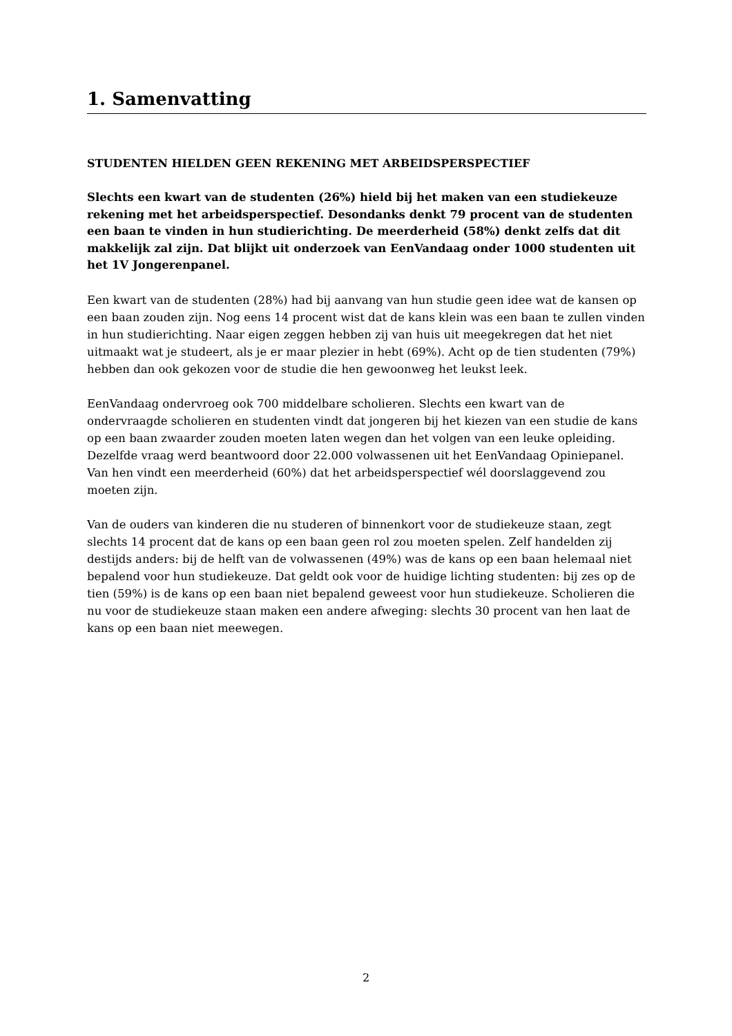1. Samenvatting
STUDENTEN HIELDEN GEEN REKENING MET ARBEIDSPERSPECTIEF
Slechts een kwart van de studenten (26%) hield bij het maken van een studiekeuze rekening met het arbeidsperspectief. Desondanks denkt 79 procent van de studenten een baan te vinden in hun studierichting. De meerderheid (58%) denkt zelfs dat dit makkelijk zal zijn. Dat blijkt uit onderzoek van EenVandaag onder 1000 studenten uit het 1V Jongerenpanel.
Een kwart van de studenten (28%) had bij aanvang van hun studie geen idee wat de kansen op een baan zouden zijn. Nog eens 14 procent wist dat de kans klein was een baan te zullen vinden in hun studierichting. Naar eigen zeggen hebben zij van huis uit meegekregen dat het niet uitmaakt wat je studeert, als je er maar plezier in hebt (69%). Acht op de tien studenten (79%) hebben dan ook gekozen voor de studie die hen gewoonweg het leukst leek.
EenVandaag ondervroeg ook 700 middelbare scholieren. Slechts een kwart van de ondervraagde scholieren en studenten vindt dat jongeren bij het kiezen van een studie de kans op een baan zwaarder zouden moeten laten wegen dan het volgen van een leuke opleiding. Dezelfde vraag werd beantwoord door 22.000 volwassenen uit het EenVandaag Opiniepanel. Van hen vindt een meerderheid (60%) dat het arbeidsperspectief wél doorslaggevend zou moeten zijn.
Van de ouders van kinderen die nu studeren of binnenkort voor de studiekeuze staan, zegt slechts 14 procent dat de kans op een baan geen rol zou moeten spelen. Zelf handelden zij destijds anders: bij de helft van de volwassenen (49%) was de kans op een baan helemaal niet bepalend voor hun studiekeuze. Dat geldt ook voor de huidige lichting studenten: bij zes op de tien (59%) is de kans op een baan niet bepalend geweest voor hun studiekeuze. Scholieren die nu voor de studiekeuze staan maken een andere afweging: slechts 30 procent van hen laat de kans op een baan niet meewegen.
2